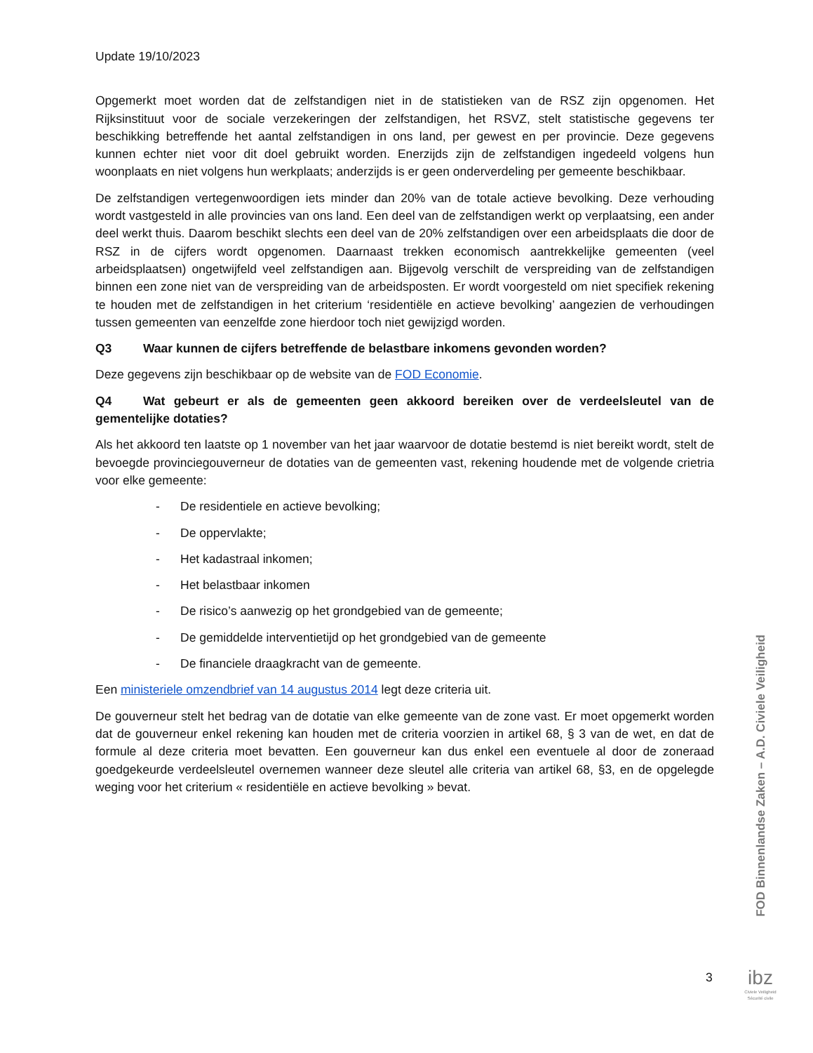Update 19/10/2023
Opgemerkt moet worden dat de zelfstandigen niet in de statistieken van de RSZ zijn opgenomen. Het Rijksinstituut voor de sociale verzekeringen der zelfstandigen, het RSVZ, stelt statistische gegevens ter beschikking betreffende het aantal zelfstandigen in ons land, per gewest en per provincie. Deze gegevens kunnen echter niet voor dit doel gebruikt worden. Enerzijds zijn de zelfstandigen ingedeeld volgens hun woonplaats en niet volgens hun werkplaats; anderzijds is er geen onderverdeling per gemeente beschikbaar.
De zelfstandigen vertegenwoordigen iets minder dan 20% van de totale actieve bevolking. Deze verhouding wordt vastgesteld in alle provincies van ons land. Een deel van de zelfstandigen werkt op verplaatsing, een ander deel werkt thuis. Daarom beschikt slechts een deel van de 20% zelfstandigen over een arbeidsplaats die door de RSZ in de cijfers wordt opgenomen. Daarnaast trekken economisch aantrekkelijke gemeenten (veel arbeidsplaatsen) ongetwijfeld veel zelfstandigen aan. Bijgevolg verschilt de verspreiding van de zelfstandigen binnen een zone niet van de verspreiding van de arbeidsposten. Er wordt voorgesteld om niet specifiek rekening te houden met de zelfstandigen in het criterium ‘residentiële en actieve bevolking’ aangezien de verhoudingen tussen gemeenten van eenzelfde zone hierdoor toch niet gewijzigd worden.
Q3 Waar kunnen de cijfers betreffende de belastbare inkomens gevonden worden?
Deze gegevens zijn beschikbaar op de website van de FOD Economie.
Q4 Wat gebeurt er als de gemeenten geen akkoord bereiken over de verdeelsleutel van de gementelijke dotaties?
Als het akkoord ten laatste op 1 november van het jaar waarvoor de dotatie bestemd is niet bereikt wordt, stelt de bevoegde provinciegouverneur de dotaties van de gemeenten vast, rekening houdende met de volgende crietria voor elke gemeente:
- De residentiele en actieve bevolking;
- De oppervlakte;
- Het kadastraal inkomen;
- Het belastbaar inkomen
- De risico’s aanwezig op het grondgebied van de gemeente;
- De gemiddelde interventietijd op het grondgebied van de gemeente
- De financiele draagkracht van de gemeente.
Een ministeriele omzendbrief van 14 augustus 2014 legt deze criteria uit.
De gouverneur stelt het bedrag van de dotatie van elke gemeente van de zone vast. Er moet opgemerkt worden dat de gouverneur enkel rekening kan houden met de criteria voorzien in artikel 68, § 3 van de wet, en dat de formule al deze criteria moet bevatten. Een gouverneur kan dus enkel een eventuele al door de zoneraad goedgekeurde verdeelsleutel overnemen wanneer deze sleutel alle criteria van artikel 68, §3, en de opgelegde weging voor het criterium « residentiële en actieve bevolking » bevat.
FOD Binnenlandse Zaken – A.D. Civiele Veiligheid
3
ibz
Civiele Veiligheid
Sécurité civile